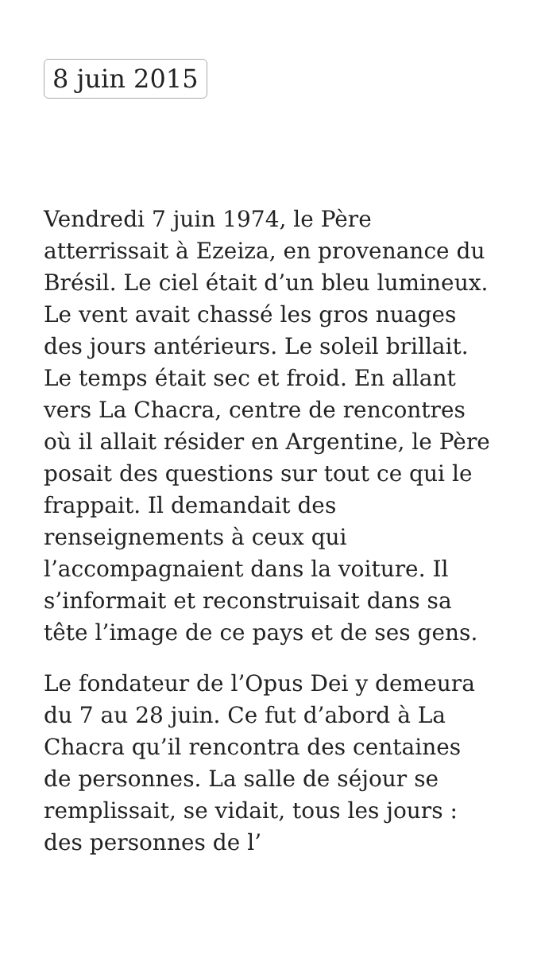8 juin 2015
Vendredi 7 juin 1974, le Père atterrissait à Ezeiza, en provenance du Brésil. Le ciel était d’un bleu lumineux. Le vent avait chassé les gros nuages des jours antérieurs. Le soleil brillait. Le temps était sec et froid. En allant vers La Chacra, centre de rencontres où il allait résider en Argentine, le Père posait des questions sur tout ce qui le frappait. Il demandait des renseignements à ceux qui l’accompagnaient dans la voiture. Il s’informait et reconstruisait dans sa tête l’image de ce pays et de ses gens.
Le fondateur de l’Opus Dei y demeura du 7 au 28 juin. Ce fut d’abord à La Chacra qu’il rencontra des centaines de personnes. La salle de séjour se remplissait, se vidait, tous les jours : des personnes de l’